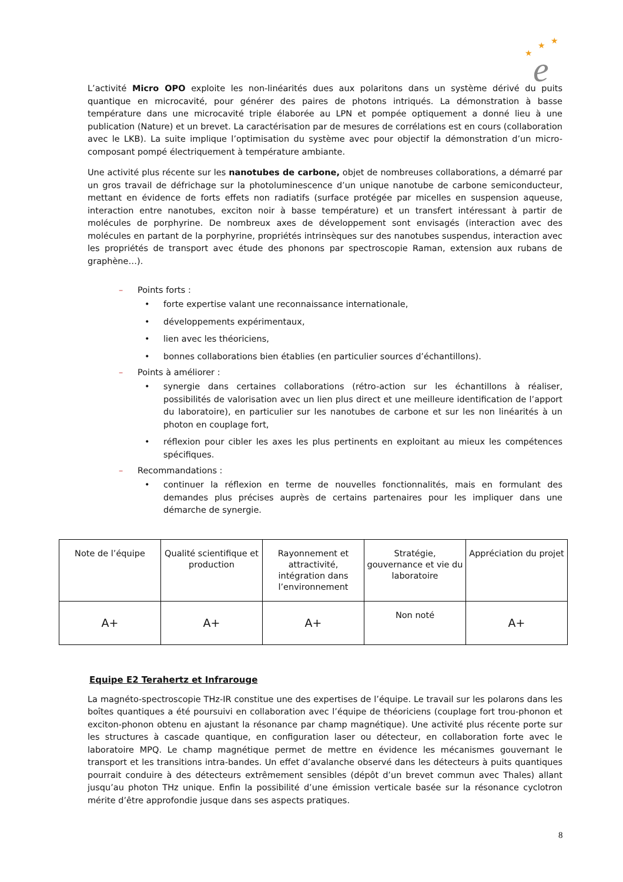★
★
★
e
L’activité Micro OPO exploite les non-linéarités dues aux polaritons dans un système dérivé du puits quantique en microcavité, pour générer des paires de photons intriqués. La démonstration à basse température dans une microcavité triple élaborée au LPN et pompée optiquement a donné lieu à une publication (Nature) et un brevet. La caractérisation par de mesures de corrélations est en cours (collaboration avec le LKB). La suite implique l’optimisation du système avec pour objectif la démonstration d’un micro-composant pompé électriquement à température ambiante.
Une activité plus récente sur les nanotubes de carbone, objet de nombreuses collaborations, a démarré par un gros travail de défrichage sur la photoluminescence d’un unique nanotube de carbone semiconducteur, mettant en évidence de forts effets non radiatifs (surface protégée par micelles en suspension aqueuse, interaction entre nanotubes, exciton noir à basse température) et un transfert intéressant à partir de molécules de porphyrine. De nombreux axes de développement sont envisagés (interaction avec des molécules en partant de la porphyrine, propriétés intrinsèques sur des nanotubes suspendus, interaction avec les propriétés de transport avec étude des phonons par spectroscopie Raman, extension aux rubans de graphène…).
– Points forts :
• forte expertise valant une reconnaissance internationale,
• développements expérimentaux,
• lien avec les théoriciens,
• bonnes collaborations bien établies (en particulier sources d’échantillons).
– Points à améliorer :
• synergie dans certaines collaborations (rétro-action sur les échantillons à réaliser, possibilités de valorisation avec un lien plus direct et une meilleure identification de l’apport du laboratoire), en particulier sur les nanotubes de carbone et sur les non linéarités à un photon en couplage fort,
• réflexion pour cibler les axes les plus pertinents en exploitant au mieux les compétences spécifiques.
– Recommandations :
• continuer la réflexion en terme de nouvelles fonctionnalités, mais en formulant des demandes plus précises auprès de certains partenaires pour les impliquer dans une démarche de synergie.
| Note de l’équipe | Qualité scientifique et production | Rayonnement et attractivité, intégration dans l’environnement | Stratégie, gouvernance et vie du laboratoire | Appréciation du projet |
| A+ | A+ | A+ | Non noté | A+ |
Equipe E2 Terahertz et Infrarouge
La magnéto-spectroscopie THz-IR constitue une des expertises de l’équipe. Le travail sur les polarons dans les boîtes quantiques a été poursuivi en collaboration avec l’équipe de théoriciens (couplage fort trou-phonon et exciton-phonon obtenu en ajustant la résonance par champ magnétique). Une activité plus récente porte sur les structures à cascade quantique, en configuration laser ou détecteur, en collaboration forte avec le laboratoire MPQ. Le champ magnétique permet de mettre en évidence les mécanismes gouvernant le transport et les transitions intra-bandes. Un effet d’avalanche observé dans les détecteurs à puits quantiques pourrait conduire à des détecteurs extrêmement sensibles (dépôt d’un brevet commun avec Thales) allant jusqu’au photon THz unique. Enfin la possibilité d’une émission verticale basée sur la résonance cyclotron mérite d’être approfondie jusque dans ses aspects pratiques.
8